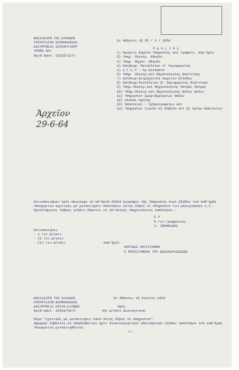ΒΑΣΙΛΕΙΟΝ ΤΗΣ ΕΛΛΑΔΟΣ
ΥΠΟΥΡΓΕΙΟΝ ΒΙΟΜΗΧΑΝΙΑΣ
ΔΙΕΥΘΥΝΣΙΣ ΔΙΟΙΚΗΤΙΚΟΥ
ΤΜΗΜΑ 2ον
Άριθ.πρωτ. 51232/1577
Έν Άθήναις τῇ 26 / 6 / 1964
Π ρ ὸ ς τ ὰ ς
1) Άγωγεις Σώματα Ύπηρεσίας καί Γραφεῖο. παρ'ἡμῖν
2) Ύπηρ. Ήλεκτρ. Άθηνῶν
3) Ύπηρ. Μηχαν. Άθηνῶν
4) Έπιθεωρ. Μεταλλείων Α' Περιφερείας
5) Ι.Γ.Ε.Υ - Άγ.Έκκλησία
6) Ύπηρ. Ήλεκτρ.καί Μηχανολογίας Θεσ/νίκης
7) Έπιθεωρ.Βιομηχανίας Βορείου Έλλάδος
8) Έπιθεωρ.Μεταλλείων Β' Περιφερείας Θεσ/νίκην
9) Ύπηρ.Ήλεκτρ.καί Μηχανολογίας Πατρῶν Πάτρας
10) Ύπηρ.Ήλεκτρ.καί Μηχανολογίας Βόλου Βόλον
11) Ύπηρεσίαν Σμυριδωρυχείων Νάξου
12) Άλυκὰς Κρήτης
13) Έποπτείας - Ίχθυοτροφείων καί
14) Ύπηρεσίαν Λιμνῶν α) Κάβαλα καί β) Άγίου Βασιλείου
Άρχεῖον
29-6-64
Κοινοποιοῦμεν ὑμῖν πανωτέρω τό ὑπ'ἀριθ.46244 Έγγραφον τῆς Ύπηρεσίας Άνωτ.Έξόδων τοῦ καθ'ἡμᾶς Ύπουργείου σχετικῶς μέ μετακίνησιν ὑπαλλήλων ἐκτός ἕδρας ὁι ὑπηρεσίαν ἵνα μεριμνήσητε κ.λ. Προϊστάμενοι λάβωσι γνῶσιν ἅπαντες οἱ ὑπ'αὐτούς ὑπηρετοῦντες ὑπάλληλοι.-
Ε.Υ
Ὁ Γεν.Γραμματεύς
Α. ΙΩΑΝΝΙΔΗΣ
Κοινοποίησις
- Ι Γεν.Δ/νσιν
- ΙΙ Γεν.Δ/νσιν
- ΙΙΙ Γεν.Δ/νσιν παρ'ἡμῖν
ΑΚΡΙΒΕΣ ΑΝΤΙΓΡΑΦΟΝ
Η ΠΡΟΪΣΤΑΜΕΝΗ ΤΟΥ ΔΙΕΚΠΕΡΑΙΩΣΕΩΣ
ΒΑΣΙΛΕΙΟΝ ΤΗΣ ΕΛΛΑΔΟΣ Έν Άθήναις τῇ Ίουνίου 1964
ΥΠΟΥΡΓΕΙΟΝ ΒΙΟΜΗΧΑΝΙΑΣ
ΔΙΕΥΘΥΝΣΙΣ ΕΝΤΗΑ.ΕΞΟΔΩΝ Πρὸς
Άριθ.πρωτ. 46244/4473 τὴν Δ/νσιν Διοικητικοῦ
Θέμα "Σχετικῶς μέ μετακίνησιν ὑπαλ.ἐκτός ἕδρας ὁι ὑπηρεσίαν".
Άφορμήν λαβόντες ἐκ ὑποβληθέντων ἡμῖν δικαιολογητικῶν ὁδοιπορικῶν ἐξόδων ὑπαλλήλων τοῦ καθ'ἡμᾶς Ύπουργείου μετακινηθέντος
.//.